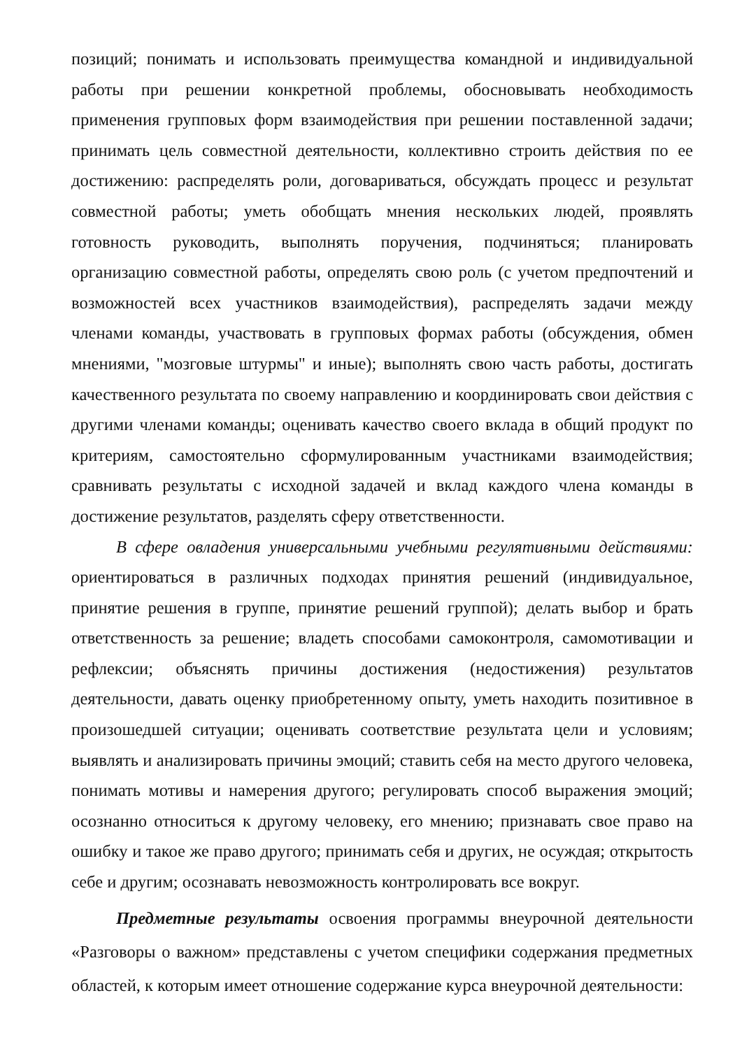позиций; понимать и использовать преимущества командной и индивидуальной работы при решении конкретной проблемы, обосновывать необходимость применения групповых форм взаимодействия при решении поставленной задачи; принимать цель совместной деятельности, коллективно строить действия по ее достижению: распределять роли, договариваться, обсуждать процесс и результат совместной работы; уметь обобщать мнения нескольких людей, проявлять готовность руководить, выполнять поручения, подчиняться; планировать организацию совместной работы, определять свою роль (с учетом предпочтений и возможностей всех участников взаимодействия), распределять задачи между членами команды, участвовать в групповых формах работы (обсуждения, обмен мнениями, "мозговые штурмы" и иные); выполнять свою часть работы, достигать качественного результата по своему направлению и координировать свои действия с другими членами команды; оценивать качество своего вклада в общий продукт по критериям, самостоятельно сформулированным участниками взаимодействия; сравнивать результаты с исходной задачей и вклад каждого члена команды в достижение результатов, разделять сферу ответственности.
В сфере овладения универсальными учебными регулятивными действиями: ориентироваться в различных подходах принятия решений (индивидуальное, принятие решения в группе, принятие решений группой); делать выбор и брать ответственность за решение; владеть способами самоконтроля, самомотивации и рефлексии; объяснять причины достижения (недостижения) результатов деятельности, давать оценку приобретенному опыту, уметь находить позитивное в произошедшей ситуации; оценивать соответствие результата цели и условиям; выявлять и анализировать причины эмоций; ставить себя на место другого человека, понимать мотивы и намерения другого; регулировать способ выражения эмоций; осознанно относиться к другому человеку, его мнению; признавать свое право на ошибку и такое же право другого; принимать себя и других, не осуждая; открытость себе и другим; осознавать невозможность контролировать все вокруг.
Предметные результаты освоения программы внеурочной деятельности «Разговоры о важном» представлены с учетом специфики содержания предметных областей, к которым имеет отношение содержание курса внеурочной деятельности: